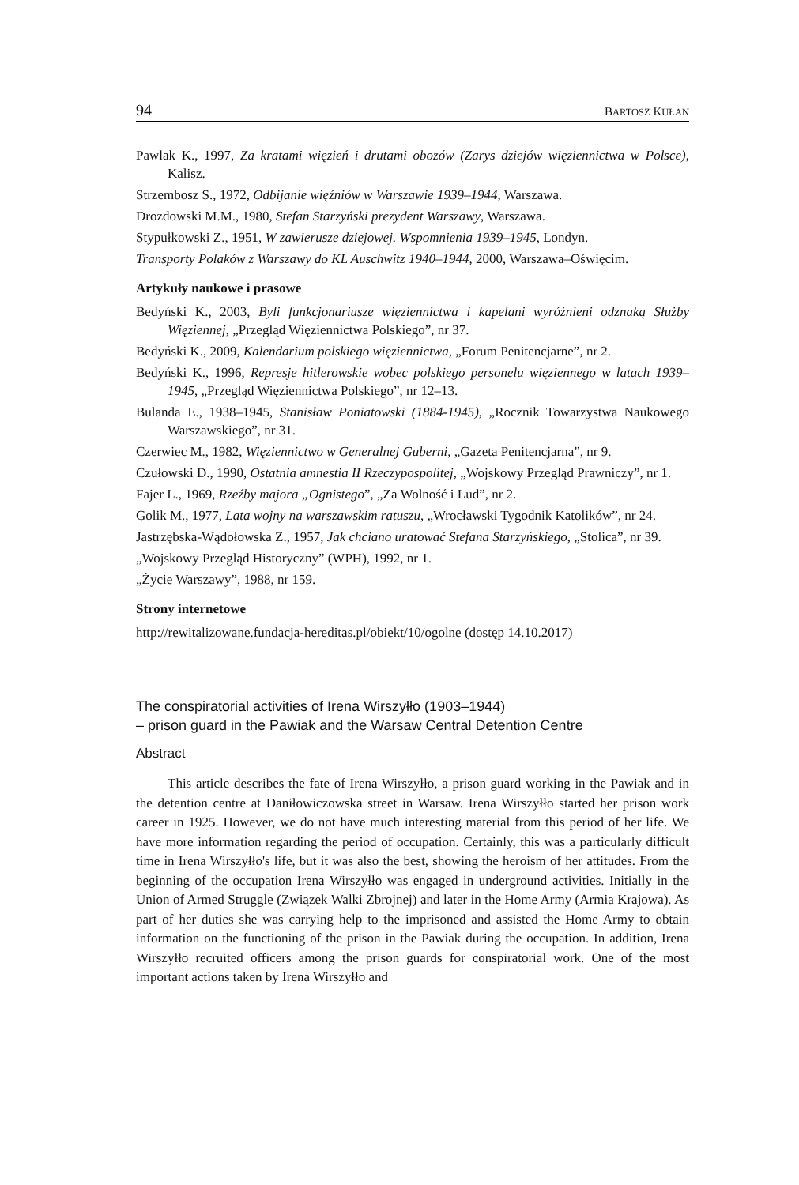94 BARTOSZ KUŁAN
Pawlak K., 1997, Za kratami więzień i drutami obozów (Zarys dziejów więziennictwa w Polsce), Kalisz.
Strzembosz S., 1972, Odbijanie więźniów w Warszawie 1939–1944, Warszawa.
Drozdowski M.M., 1980, Stefan Starzyński prezydent Warszawy, Warszawa.
Stypułkowski Z., 1951, W zawierusze dziejowej. Wspomnienia 1939–1945, Londyn.
Transporty Polaków z Warszawy do KL Auschwitz 1940–1944, 2000, Warszawa–Oświęcim.
Artykuły naukowe i prasowe
Bedyński K., 2003, Byli funkcjonariusze więziennictwa i kapelani wyróżnieni odznaką Służby Więziennej, „Przegląd Więziennictwa Polskiego”, nr 37.
Bedyński K., 2009, Kalendarium polskiego więziennictwa, „Forum Penitencjarne”, nr 2.
Bedyński K., 1996, Represje hitlerowskie wobec polskiego personelu więziennego w latach 1939–1945, „Przegląd Więziennictwa Polskiego”, nr 12–13.
Bulanda E., 1938–1945, Stanisław Poniatowski (1884-1945), „Rocznik Towarzystwa Naukowego Warszawskiego”, nr 31.
Czerwiec M., 1982, Więziennictwo w Generalnej Guberni, „Gazeta Penitencjarna”, nr 9.
Czułowski D., 1990, Ostatnia amnestia II Rzeczypospolitej, „Wojskowy Przegląd Prawniczy”, nr 1.
Fajer L., 1969, Rzeźby majora „Ognistego”, „Za Wolność i Lud”, nr 2.
Golik M., 1977, Lata wojny na warszawskim ratuszu, „Wrocławski Tygodnik Katolików”, nr 24.
Jastrzębska-Wądołowska Z., 1957, Jak chciano uratować Stefana Starzyńskiego, „Stolica”, nr 39.
„Wojskowy Przegląd Historyczny” (WPH), 1992, nr 1.
„Życie Warszawy”, 1988, nr 159.
Strony internetowe
http://rewitalizowane.fundacja-hereditas.pl/obiekt/10/ogolne (dostęp 14.10.2017)
The conspiratorial activities of Irena Wirszyłło (1903–1944)
– prison guard in the Pawiak and the Warsaw Central Detention Centre
Abstract
This article describes the fate of Irena Wirszyłło, a prison guard working in the Pawiak and in the detention centre at Daniłowiczowska street in Warsaw. Irena Wirszyłło started her prison work career in 1925. However, we do not have much interesting material from this period of her life. We have more information regarding the period of occupation. Certainly, this was a particularly difficult time in Irena Wirszyłło's life, but it was also the best, showing the heroism of her attitudes. From the beginning of the occupation Irena Wirszyłło was engaged in underground activities. Initially in the Union of Armed Struggle (Związek Walki Zbrojnej) and later in the Home Army (Armia Krajowa). As part of her duties she was carrying help to the imprisoned and assisted the Home Army to obtain information on the functioning of the prison in the Pawiak during the occupation. In addition, Irena Wirszyłło recruited officers among the prison guards for conspiratorial work. One of the most important actions taken by Irena Wirszyłło and